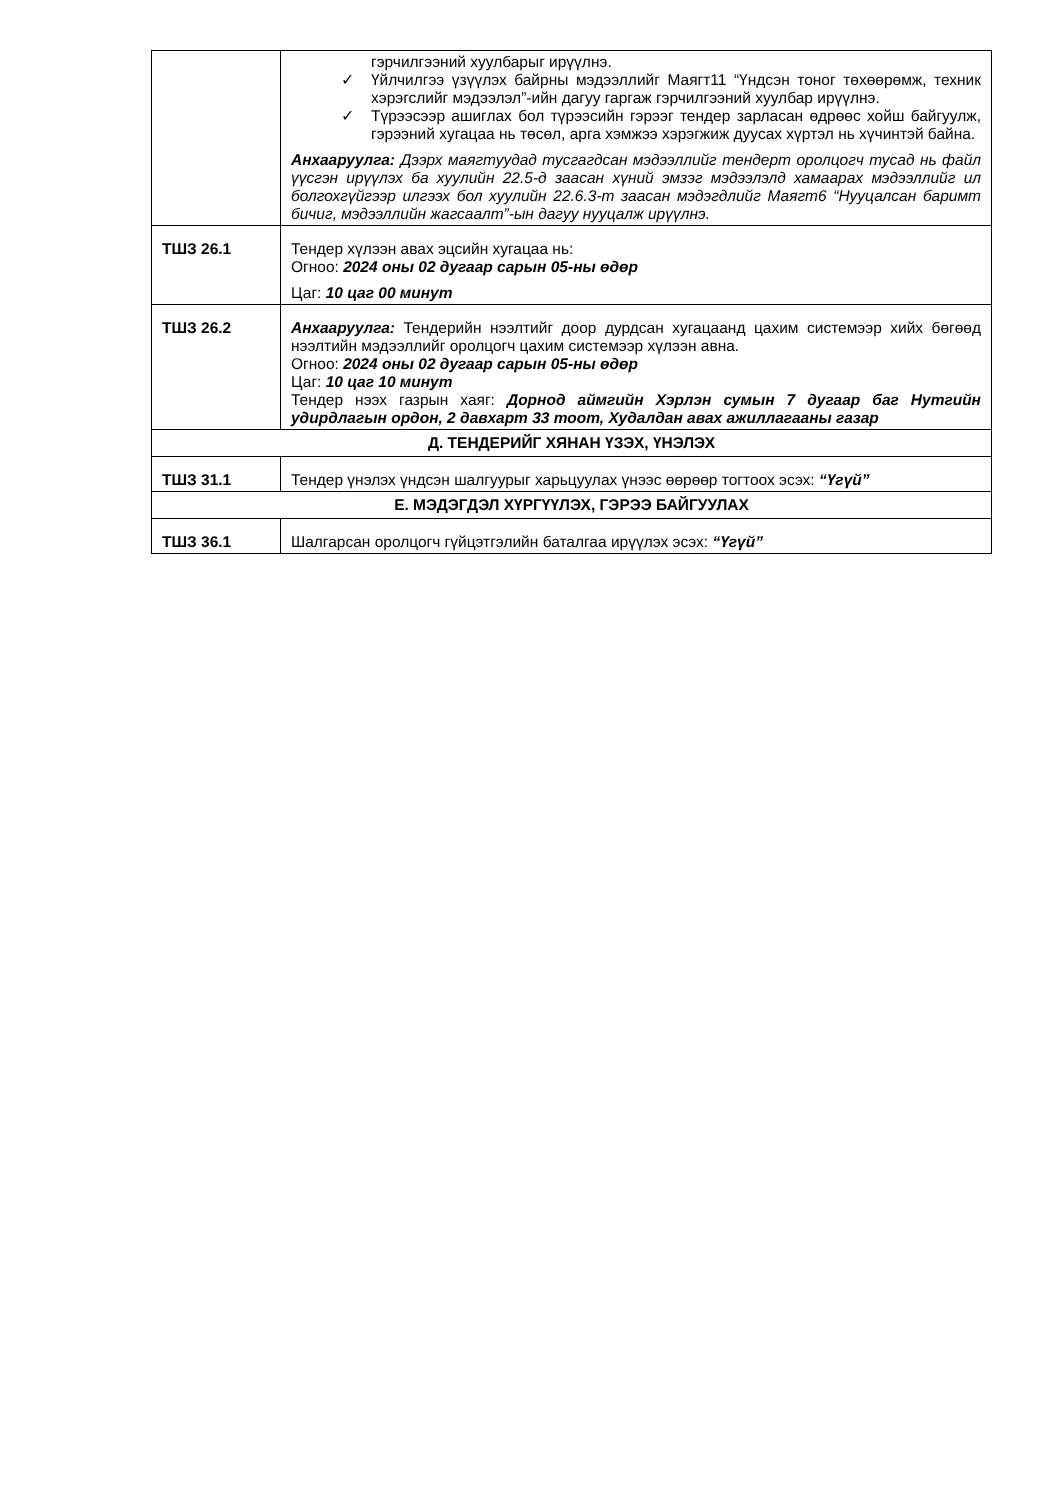| | гэрчилгээний хуулбарыг ирүүлнэ. ✓ Үйлчилгээ үзүүлэх байрны мэдээллийг Маягт11 “Үндсэн тоног төхөөрөмж, техник хэрэгслийг мэдээлэл”-ийн дагуу гаргаж гэрчилгээний хуулбар ирүүлнэ. ✓ Түрээсээр ашиглах бол түрээсийн гэрээг тендер зарласан өдрөөс хойш байгуулж, гэрээний хугацаа нь төсөл, арга хэмжээ хэрэгжиж дуусах хүртэл нь хүчинтэй байна. Анхааруулга: Дээрх маягтуудад тусгагдсан мэдээллийг тендерт оролцогч тусад нь файл үүсгэн ирүүлэх ба хуулийн 22.5-д заасан хүний эмзэг мэдээлэлд хамаарах мэдээллийг ил болгохгүйгээр илгээх бол хуулийн 22.6.3-т заасан мэдэгдлийг Маягт6 “Нууцалсан баримт бичиг, мэдээллийн жагсаалт”-ын дагуу нууцалж ирүүлнэ. |
| ТШЗ 26.1 | Тендер хүлээн авах эцсийн хугацаа нь: Огноо: 2024 оны 02 дугаар сарын 05-ны өдөр Цаг: 10 цаг 00 минут |
| ТШЗ 26.2 | Анхааруулга: Тендерийн нээлтийг доор дурдсан хугацаанд цахим системээр хийх бөгөөд нээлтийн мэдээллийг оролцогч цахим системээр хүлээн авна. Огноо: 2024 оны 02 дугаар сарын 05-ны өдөр Цаг: 10 цаг 10 минут Тендер нээх газрын хаяг: Дорнод аймгийн Хэрлэн сумын 7 дугаар баг Нутгийн удирдлагын ордон, 2 давхарт 33 тоот, Худалдан авах ажиллагааны газар |
| Д. ТЕНДЕРИЙГ ХЯНАН ҮЗЭХ, ҮНЭЛЭХ | |
| ТШЗ 31.1 | Тендер үнэлэх үндсэн шалгуурыг харьцуулах үнээс өөрөөр тогтоох эсэх: “Үгүй” |
| Е. МЭДЭГДЭЛ ХҮРГҮҮЛЭХ, ГЭРЭЭ БАЙГУУЛАХ | |
| ТШЗ 36.1 | Шалгарсан оролцогч гүйцэтгэлийн баталгаа ирүүлэх эсэх: “Үгүй” |